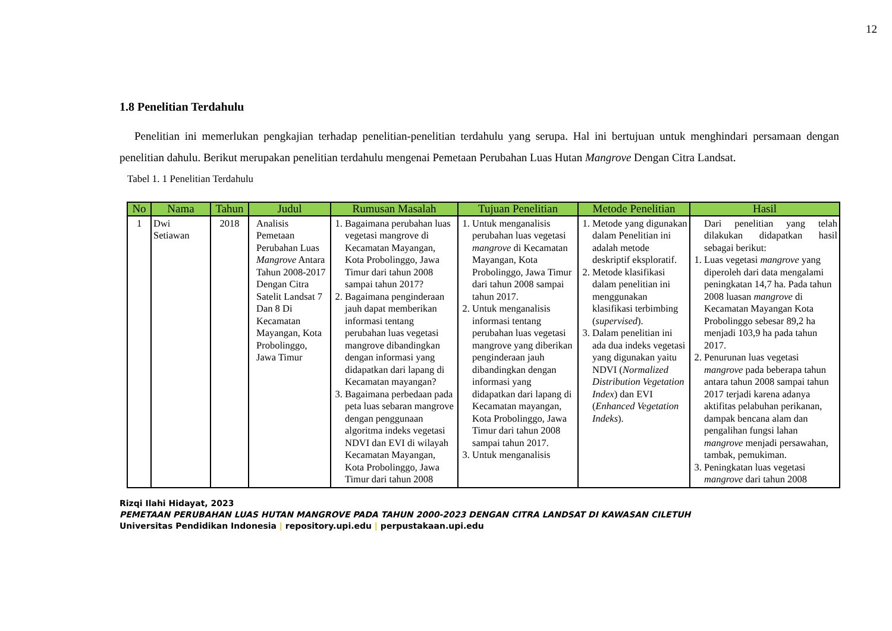12
1.8 Penelitian Terdahulu
Penelitian ini memerlukan pengkajian terhadap penelitian-penelitian terdahulu yang serupa. Hal ini bertujuan untuk menghindari persamaan dengan penelitian dahulu. Berikut merupakan penelitian terdahulu mengenai Pemetaan Perubahan Luas Hutan Mangrove Dengan Citra Landsat.
Tabel 1. 1 Penelitian Terdahulu
| No | Nama | Tahun | Judul | Rumusan Masalah | Tujuan Penelitian | Metode Penelitian | Hasil |
| --- | --- | --- | --- | --- | --- | --- | --- |
| 1 | Dwi Setiawan | 2018 | Analisis Pemetaan Perubahan Luas Mangrove Antara Tahun 2008-2017 Dengan Citra Satelit Landsat 7 Dan 8 Di Kecamatan Mayangan, Kota Probolinggo, Jawa Timur | 1. Bagaimana perubahan luas vegetasi mangrove di Kecamatan Mayangan, Kota Probolinggo, Jawa Timur dari tahun 2008 sampai tahun 2017? 2. Bagaimana penginderaan jauh dapat memberikan informasi tentang perubahan luas vegetasi mangrove dibandingkan dengan informasi yang didapatkan dari lapang di Kecamatan mayangan? 3. Bagaimana perbedaan pada peta luas sebaran mangrove dengan penggunaan algoritma indeks vegetasi NDVI dan EVI di wilayah Kecamatan Mayangan, Kota Probolinggo, Jawa Timur dari tahun 2008 | 1. Untuk menganalisis perubahan luas vegetasi mangrove di Kecamatan Mayangan, Kota Probolinggo, Jawa Timur dari tahun 2008 sampai tahun 2017. 2. Untuk menganalisis informasi tentang perubahan luas vegetasi mangrove yang diberikan penginderaan jauh dibandingkan dengan informasi yang didapatkan dari lapang di Kecamatan mayangan, Kota Probolinggo, Jawa Timur dari tahun 2008 sampai tahun 2017. 3. Untuk menganalisis | 1. Metode yang digunakan dalam Penelitian ini adalah metode deskriptif eksploratif. 2. Metode klasifikasi dalam penelitian ini menggunakan klasifikasi terbimbing ( supervised ). 3. Dalam penelitian ini ada dua indeks vegetasi yang digunakan yaitu NDVI ( Normalized Distribution Vegetation Index ) dan EVI ( Enhanced Vegetation Indeks ). | Dari penelitian yang telah dilakukan didapatkan hasil sebagai berikut: 1. Luas vegetasi mangrove yang diperoleh dari data mengalami peningkatan 14,7 ha. Pada tahun 2008 luasan mangrove di Kecamatan Mayangan Kota Probolinggo sebesar 89,2 ha menjadi 103,9 ha pada tahun 2017. 2. Penurunan luas vegetasi mangrove pada beberapa tahun antara tahun 2008 sampai tahun 2017 terjadi karena adanya aktifitas pelabuhan perikanan, dampak bencana alam dan pengalihan fungsi lahan mangrove menjadi persawahan, tambak, pemukiman. 3. Peningkatan luas vegetasi mangrove dari tahun 2008 |
Rizqi Ilahi Hidayat, 2023
PEMETAAN PERUBAHAN LUAS HUTAN MANGROVE PADA TAHUN 2000-2023 DENGAN CITRA LANDSAT DI KAWASAN CILETUH
Universitas Pendidikan Indonesia | repository.upi.edu | perpustakaan.upi.edu